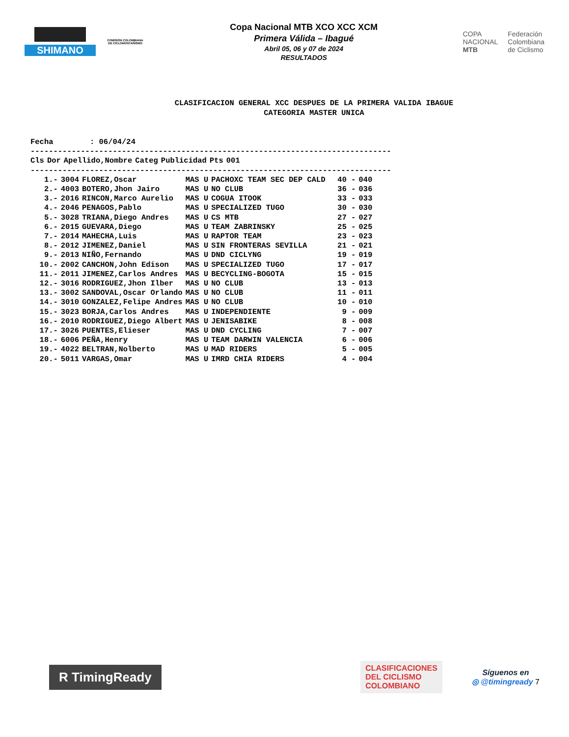SHIMANO
COMISIÓN COLOMBIANA DE CICLOMONTAÑISMO
Copa Nacional MTB XCO XCC XCM
Primera Válida – Ibagué
Abril 05, 06 y 07 de 2024
RESULTADOS
COPA
NACIONAL
MTB
Federación
Colombiana
de Ciclismo
CLASIFICACION GENERAL XCC DESPUES DE LA PRIMERA VALIDA IBAGUE
CATEGORIA MASTER UNICA
Fecha : 06/04/24 -------------------------------------------------------------------------------
| Cls | Dor | Apellido,Nombre | Categ | Publicidad | Pts | 001 |
| --- | --- | --- | --- | --- | --- | --- |
-------------------------------------------------------------------------------
| 1.- | 3004 | FLOREZ,Oscar | MAS U | PACHOXC TEAM SEC DEP CALD | 40 - | 040 |
| 2.- | 4003 | BOTERO,Jhon Jairo | MAS U | NO CLUB | 36 - | 036 |
| 3.- | 2016 | RINCON,Marco Aurelio | MAS U | COGUA ITOOK | 33 - | 033 |
| 4.- | 2046 | PENAGOS,Pablo | MAS U | SPECIALIZED TUGO | 30 - | 030 |
| 5.- | 3028 | TRIANA,Diego Andres | MAS U | CS MTB | 27 - | 027 |
| 6.- | 2015 | GUEVARA,Diego | MAS U | TEAM ZABRINSKY | 25 - | 025 |
| 7.- | 2014 | MAHECHA,Luis | MAS U | RAPTOR TEAM | 23 - | 023 |
| 8.- | 2012 | JIMENEZ,Daniel | MAS U | SIN FRONTERAS SEVILLA | 21 - | 021 |
| 9.- | 2013 | NIÑO,Fernando | MAS U | DND CICLYNG | 19 - | 019 |
| 10.- | 2002 | CANCHON,John Edison | MAS U | SPECIALIZED TUGO | 17 - | 017 |
| 11.- | 2011 | JIMENEZ,Carlos Andres | MAS U | BECYCLING-BOGOTA | 15 - | 015 |
| 12.- | 3016 | RODRIGUEZ,Jhon Ilber | MAS U | NO CLUB | 13 - | 013 |
| 13.- | 3002 | SANDOVAL,Oscar Orlando | MAS U | NO CLUB | 11 - | 011 |
| 14.- | 3010 | GONZALEZ,Felipe Andres | MAS U | NO CLUB | 10 - | 010 |
| 15.- | 3023 | BORJA,Carlos Andres | MAS U | INDEPENDIENTE | 9 - | 009 |
| 16.- | 2010 | RODRIGUEZ,Diego Albert | MAS U | JENISABIKE | 8 - | 008 |
| 17.- | 3026 | PUENTES,Elieser | MAS U | DND CYCLING | 7 - | 007 |
| 18.- | 6006 | PEÑA,Henry | MAS U | TEAM DARWIN VALENCIA | 6 - | 006 |
| 19.- | 4022 | BELTRAN,Nolberto | MAS U | MAD RIDERS | 5 - | 005 |
| 20.- | 5011 | VARGAS,Omar | MAS U | IMRD CHIA RIDERS | 4 - | 004 |
R TimingReady
CLASIFICACIONES
DEL CICLISMO
COLOMBIANO
Síguenos en
◎ @timingready 7